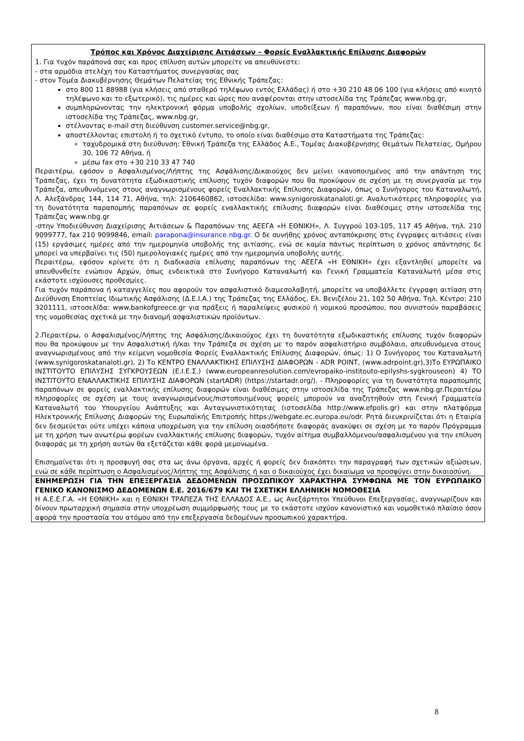Τρόπος και Χρόνος Διαχείρισης Αιτιάσεων – Φορείς Εναλλακτικής Επίλυσης Διαφορών
1. Για τυχόν παράπονά σας και προς επίλυση αυτών μπορείτε να απευθύνεστε:
- στα αρμόδια στελέχη του Καταστήματος συνεργασίας σας
- στον Τομέα Διακυβέρνησης Θεμάτων Πελατείας της Εθνικής Τράπεζας:
στο 800 11 88988 (για κλήσεις από σταθερό τηλέφωνο εντός Ελλάδας) ή στο +30 210 48 06 100 (για κλήσεις από κινητό τηλέφωνο και το εξωτερικό), τις ημέρες και ώρες που αναφέρονται στην ιστοσελίδα της Τράπεζας www.nbg.gr,
συμπληρώνοντας την ηλεκτρονική φόρμα υποβολής σχολίων, υποδείξεων ή παραπόνων, που είναι διαθέσιμη στην ιστοσελίδα της Τράπεζας, www.nbg.gr,
στέλνοντας e-mail στη διεύθυνση customer.service@nbg.gr,
αποστέλλοντας επιστολή ή το σχετικό έντυπο, το οποίο είναι διαθέσιμο στα Καταστήματα της Τράπεζας:
ταχυδρομικά στη διεύθυνση: Εθνική Τράπεζα της Ελλάδος Α.Ε., Τομέας Διακυβέρνησης Θεμάτων Πελατείας, Ομήρου 30, 106 72 Αθήνα, ή
μέσω fax στο +30 210 33 47 740
Περαιτέρω, εφόσον ο Ασφαλισμένος/Λήπτης της Ασφάλισης/Δικαιούχος δεν μείνει ικανοποιημένος από την απάντηση της Τράπεζας, έχει τη δυνατότητα εξωδικαστικής επίλυσης τυχόν διαφορών που θα προκύψουν σε σχέση με τη συνεργασία με την Τράπεζα, απευθυνόμενος στους αναγνωρισμένους φορείς Εναλλακτικής Επίλυσης Διαφορών, όπως ο Συνήγορος του Καταναλωτή, Λ. Αλεξάνδρας 144, 114 71, Αθήνα, τηλ: 2106460862, ιστοσελίδα: www.synigoroskatanaloti.gr. Αναλυτικότερες πληροφορίες για τη δυνατότητα παραπομπής παραπόνων σε φορείς εναλλακτικής επίλυσης διαφορών είναι διαθέσιμες στην ιστοσελίδα της Τράπεζας www.nbg.gr
-στην Υποδιεύθυνση Διαχείρισης Αιτιάσεων & Παραπόνων της ΑΕΕΓΑ «Η ΕΘΝΙΚΗ», Λ. Συγγρού 103-105, 117 45 Αθήνα, τηλ. 210 9099777, fax 210 9099846, email: parapona@insurance.nbg.gr. Ο δε συνήθης χρόνος ανταπόκρισης στις έγγραφες αιτιάσεις είναι (15) εργάσιμες ημέρες από την ημερομηνία υποβολής της αιτίασης, ενώ σε καμία πάντως περίπτωση ο χρόνος απάντησης δε μπορεί να υπερβαίνει τις (50) ημερολογιακές ημέρες από την ημερομηνία υποβολής αυτής.
Περαιτέρω, εφόσον κρίνετε ότι η διαδικασία επίλυσης παραπόνων της ΑΕΕΓΑ «Η ΕΘΝΙΚΗ» έχει εξαντληθεί μπορείτε να απευθυνθείτε ενώπιον Αρχών, όπως ενδεικτικά στο Συνήγορο Καταναλωτή και Γενική Γραμματεία Καταναλωτή μέσα στις εκάστοτε ισχύουσες προθεσμίες.
Για τυχόν παράπονα ή καταγγελίες που αφορούν τον ασφαλιστικό διαμεσολαβητή, μπορείτε να υποβάλλετε έγγραφη αιτίαση στη Διεύθυνση Εποπτείας Ιδιωτικής Ασφάλισης (Δ.Ε.Ι.Α.) της Τράπεζας της Ελλάδος, Ελ. Βενιζέλου 21, 102 50 Αθήνα, Τηλ. Κέντρο: 210 3201111, ιστοσελίδα: www.bankofgreece.gr για πράξεις ή παραλείψεις φυσικού ή νομικού προσώπου, που συνιστούν παραβάσεις της νομοθεσίας σχετικά με την διανομή ασφαλιστικών προϊόντων.
2.Περαιτέρω, ο Ασφαλισμένος/Λήπτης της Ασφάλισης/Δικαιούχος έχει τη δυνατότητα εξωδικαστικής επίλυσης τυχόν διαφορών που θα προκύψουν με την Ασφαλιστική ή/και την Τράπεζα σε σχέση με το παρόν ασφαλιστήριο συμβόλαιο, απευθυνόμενα στους αναγνωρισμένους από την κείμενη νομοθεσία Φορείς Εναλλακτικής Επίλυσης Διαφορών, όπως: 1) Ο Συνήγορος του Καταναλωτή (www.synigoroskatanaloti.gr), 2) Το ΚΕΝΤΡΟ ΕΝΑΛΛΑΚΤΙΚΗΣ ΕΠΙΛΥΣΗΣ ΔΙΑΦΟΡΩΝ - ADR POINT, (www.adrpoint.gr),3)Το ΕΥΡΩΠΑΙΚΟ ΙΝΣΤΙΤΟΥΤΟ ΕΠΙΛΥΣΗΣ ΣΥΓΚΡΟΥΣΕΩΝ (Ε.Ι.Ε.Σ.) (www.europeanresolution.com/evropaiko-institouto-epilyshs-sygkrouseon) 4) ΤΟ ΙΝΣΤΙΤΟΥΤΟ ΕΝΑΛΛΑΚΤΙΚΗΣ ΕΠΙΛΥΣΗΣ ΔΙΑΦΟΡΩΝ (startADR) (https://startadr.org/). - Πληροφορίες για τη δυνατότητα παραπομπής παραπόνων σε φορείς εναλλακτικής επίλυσης διαφορών είναι διαθέσιμες στην ιστοσελίδα της Τράπεζας www.nbg.gr.Περαιτέρω πληροφορίες σε σχέση με τους αναγνωρισμένους/πιστοποιημένους φορείς μπορούν να αναζητηθούν στη Γενική Γραμματεία Καταναλωτή του Υπουργείου Ανάπτυξης και Ανταγωνιστικότητας (ιστοσελίδα http://www.efpolis.gr) και στην πλατφόρμα Ηλεκτρονικής Επίλυσης Διαφορών της Ευρωπαϊκής Επιτροπής https://webgate.ec.europa.eu/odr. Ρητά διευκρινίζεται ότι η Εταιρία δεν δεσμεύεται ούτε υπέχει κάποια υποχρέωση για την επίλυση οιασδήποτε διαφοράς ανακύψει σε σχέση με το παρόν Πρόγραμμα με τη χρήση των ανωτέρω φορέων εναλλακτικής επίλυσης διαφορών, τυχόν αίτημα συμβαλλόμενου/ασφαλισμένου για την επίλυση διαφοράς με τη χρήση αυτών θα εξετάζεται κάθε φορά μεμονωμένα.
Επισημαίνεται ότι η προσφυγή σας στα ως άνω όργανα, αρχές ή φορείς δεν διακόπτει την παραγραφή των σχετικών αξιώσεων, ενώ σε κάθε περίπτωση ο Ασφαλισμένος/λήπτης της Ασφάλισης ή και ο δικαιούχος έχει δικαίωμα να προσφύγει στην δικαιοσύνη.
ΕΝΗΜΕΡΩΣΗ ΓΙΑ ΤΗΝ ΕΠΕΞΕΡΓΑΣΙΑ ΔΕΔΟΜΕΝΩΝ ΠΡΟΣΩΠΙΚΟΥ ΧΑΡΑΚΤΗΡΑ ΣΥΜΦΩΝΑ ΜΕ ΤΟΝ ΕΥΡΩΠΑΙΚΟ ΓΕΝΙΚΟ ΚΑΝΟΝΙΣΜΟ ΔΕΔΟΜΕΝΩΝ Ε.Ε. 2016/679 ΚΑΙ ΤΗ ΣΧΕΤΙΚΗ ΕΛΛΗΝΙΚΗ ΝΟΜΟΘΕΣΙΑ
Η Α.Ε.Ε.Γ.Α. «Η ΕΘΝΙΚΗ» και η ΕΘΝΙΚΗ ΤΡΑΠΕΖΑ ΤΗΣ ΕΛΛΑΔΟΣ Α.Ε., ως Ανεξάρτητοι Υπεύθυνοι Επεξεργασίας, αναγνωρίζουν και δίνουν πρωταρχική σημασία στην υποχρέωση συμμόρφωσής τους με το εκάστοτε ισχύον κανονιστικό και νομοθετικό πλαίσιο όσον αφορά την προστασία του ατόμου από την επεξεργασία δεδομένων προσωπικού χαρακτήρα.
8